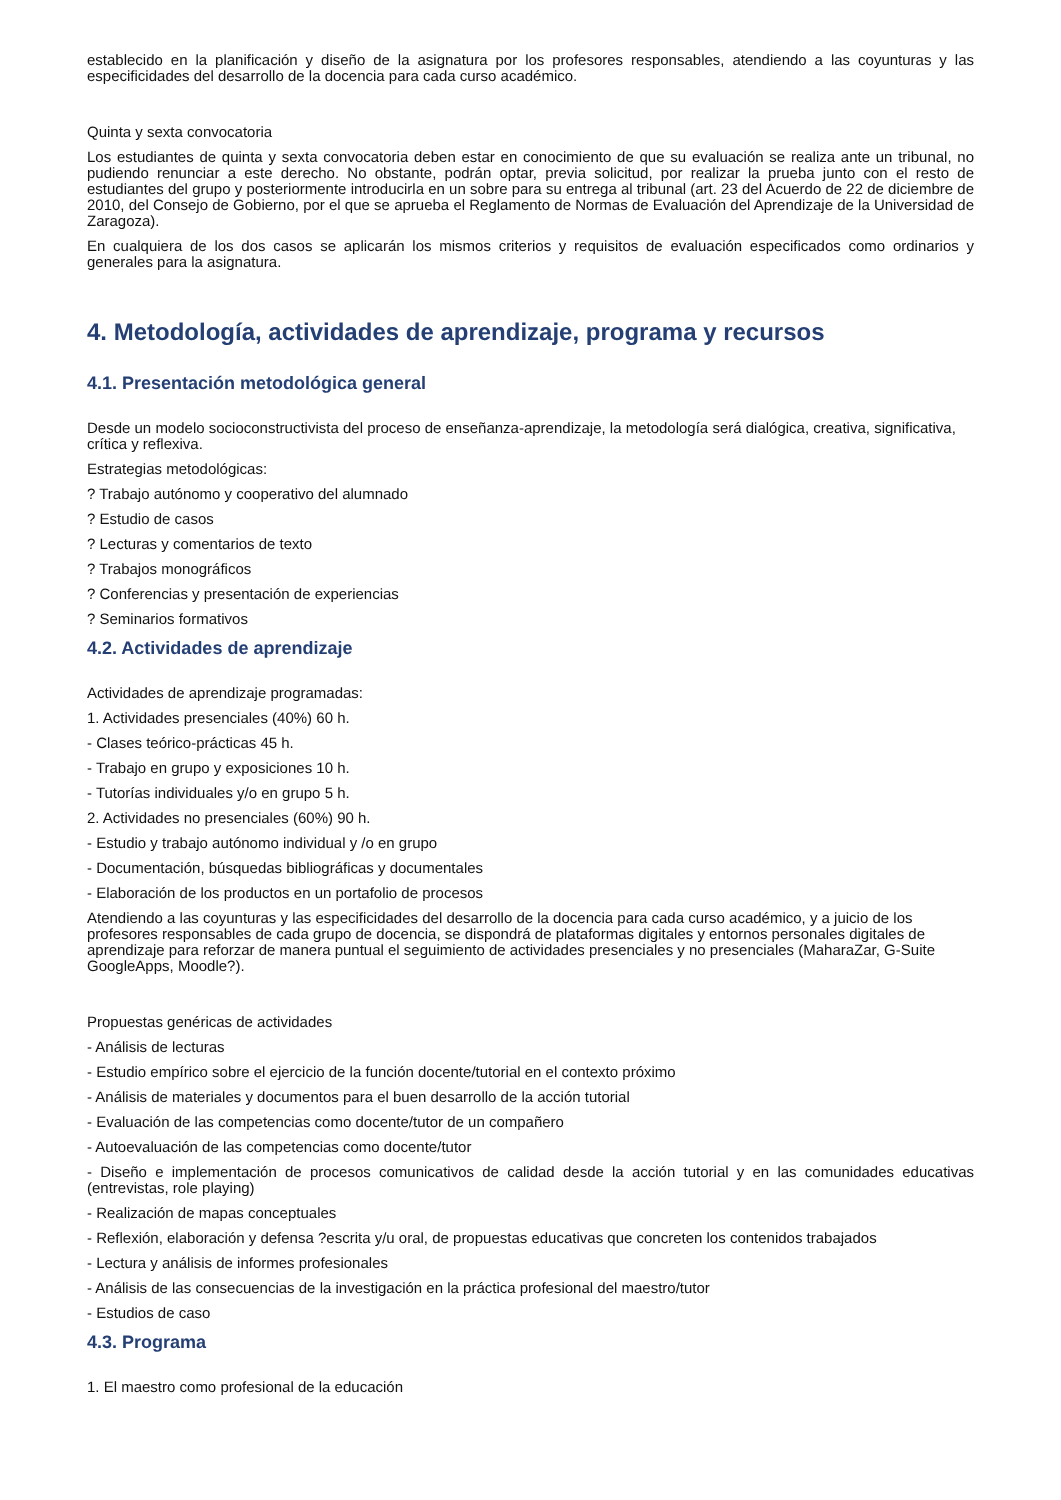establecido en la planificación y diseño de la asignatura por los profesores responsables, atendiendo a las coyunturas y las especificidades del desarrollo de la docencia para cada curso académico.
Quinta y sexta convocatoria
Los estudiantes de quinta y sexta convocatoria deben estar en conocimiento de que su evaluación se realiza ante un tribunal, no pudiendo renunciar a este derecho. No obstante, podrán optar, previa solicitud, por realizar la prueba junto con el resto de estudiantes del grupo y posteriormente introducirla en un sobre para su entrega al tribunal (art. 23 del Acuerdo de 22 de diciembre de 2010, del Consejo de Gobierno, por el que se aprueba el Reglamento de Normas de Evaluación del Aprendizaje de la Universidad de Zaragoza).
En cualquiera de los dos casos se aplicarán los mismos criterios y requisitos de evaluación especificados como ordinarios y generales para la asignatura.
4. Metodología, actividades de aprendizaje, programa y recursos
4.1. Presentación metodológica general
Desde un modelo socioconstructivista del proceso de enseñanza-aprendizaje, la metodología será dialógica, creativa, significativa, crítica y reflexiva.
Estrategias metodológicas:
? Trabajo autónomo y cooperativo del alumnado
? Estudio de casos
? Lecturas y comentarios de texto
? Trabajos monográficos
? Conferencias y presentación de experiencias
? Seminarios formativos
4.2. Actividades de aprendizaje
Actividades de aprendizaje programadas:
1. Actividades presenciales (40%) 60 h.
- Clases teórico-prácticas 45 h.
- Trabajo en grupo y exposiciones 10 h.
- Tutorías individuales y/o en grupo 5 h.
2. Actividades no presenciales (60%) 90 h.
- Estudio y trabajo autónomo individual y /o en grupo
- Documentación, búsquedas bibliográficas y documentales
- Elaboración de los productos en un portafolio de procesos
Atendiendo a las coyunturas y las especificidades del desarrollo de la docencia para cada curso académico, y a juicio de los profesores responsables de cada grupo de docencia, se dispondrá de plataformas digitales y entornos personales digitales de aprendizaje para reforzar de manera puntual el seguimiento de actividades presenciales y no presenciales (MaharaZar, G-Suite GoogleApps, Moodle?).
Propuestas genéricas de actividades
- Análisis de lecturas
- Estudio empírico sobre el ejercicio de la función docente/tutorial en el contexto próximo
- Análisis de materiales y documentos para el buen desarrollo de la acción tutorial
- Evaluación de las competencias como docente/tutor de un compañero
- Autoevaluación de las competencias como docente/tutor
- Diseño e implementación de procesos comunicativos de calidad desde la acción tutorial y en las comunidades educativas (entrevistas, role playing)
- Realización de mapas conceptuales
- Reflexión, elaboración y defensa ?escrita y/u oral, de propuestas educativas que concreten los contenidos trabajados
- Lectura y análisis de informes profesionales
- Análisis de las consecuencias de la investigación en la práctica profesional del maestro/tutor
- Estudios de caso
4.3. Programa
1. El maestro como profesional de la educación